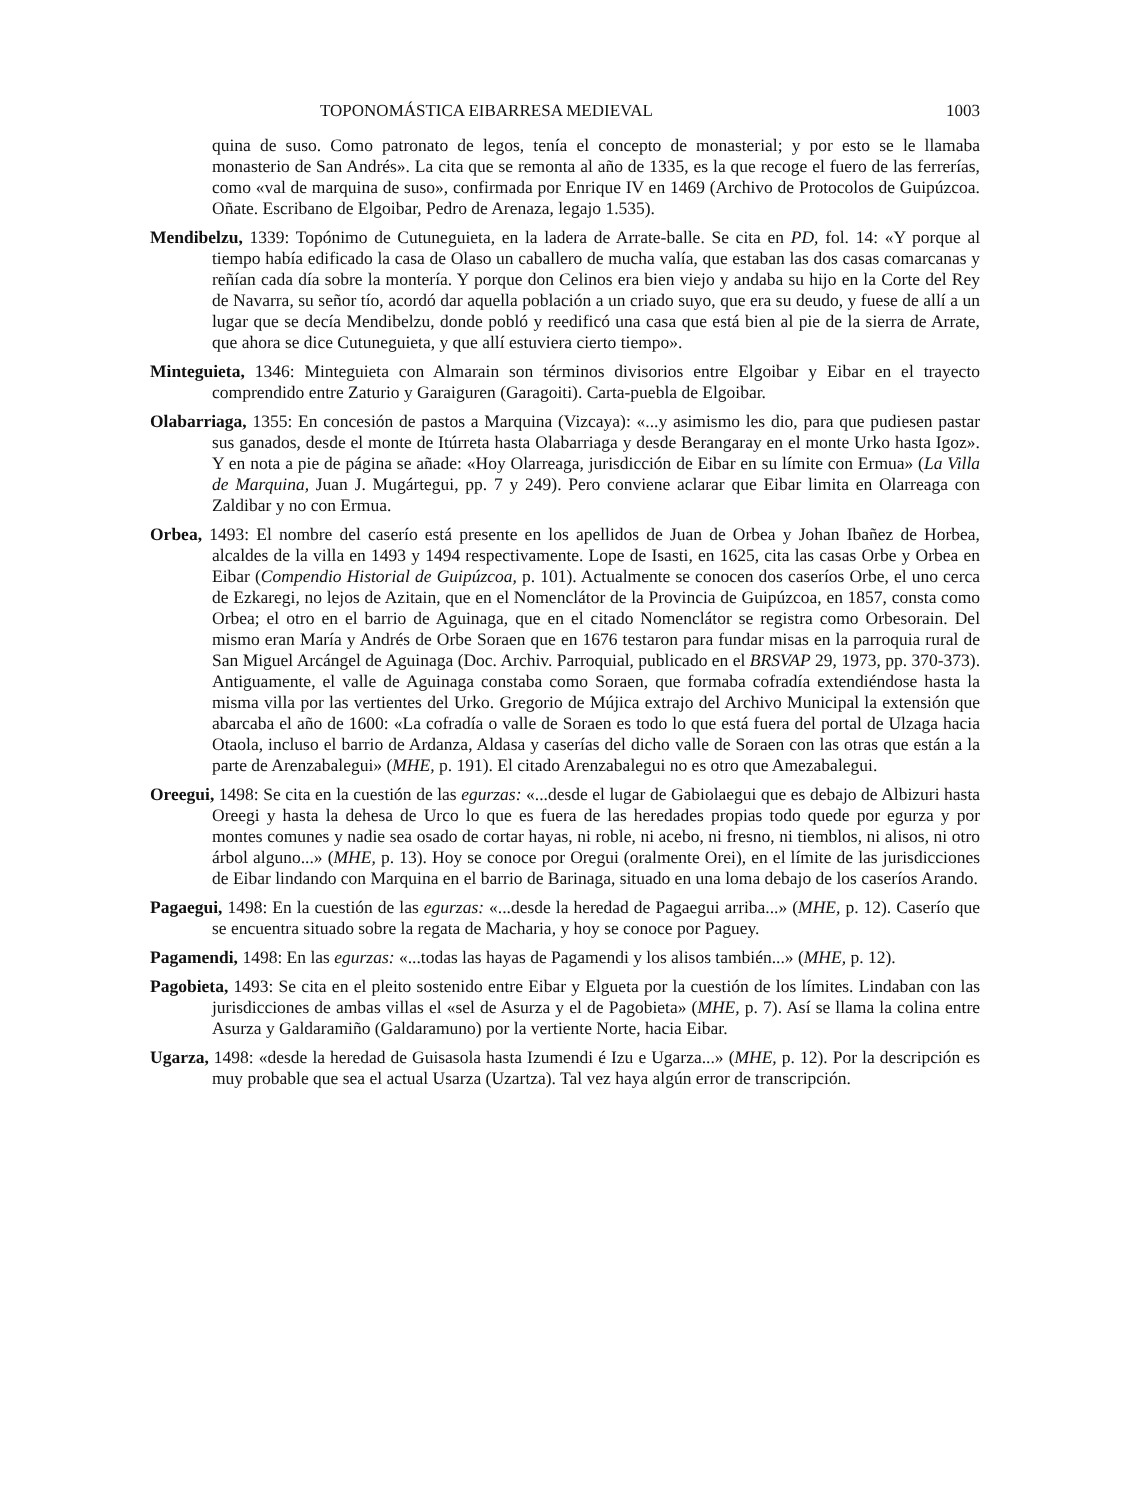TOPONOMÁSTICA EIBARRESA MEDIEVAL 1003
quina de suso. Como patronato de legos, tenía el concepto de monasterial; y por esto se le llamaba monasterio de San Andrés». La cita que se remonta al año de 1335, es la que recoge el fuero de las ferrerías, como «val de marquina de suso», confirmada por Enrique IV en 1469 (Archivo de Protocolos de Guipúzcoa. Oñate. Escribano de Elgoibar, Pedro de Arenaza, legajo 1.535).
Mendibelzu, 1339: Topónimo de Cutuneguieta, en la ladera de Arrate-balle. Se cita en PD, fol. 14: «Y porque al tiempo había edificado la casa de Olaso un caballero de mucha valía, que estaban las dos casas comarcanas y reñían cada día sobre la montería. Y porque don Celinos era bien viejo y andaba su hijo en la Corte del Rey de Navarra, su señor tío, acordó dar aquella población a un criado suyo, que era su deudo, y fuese de allí a un lugar que se decía Mendibelzu, donde pobló y reedificó una casa que está bien al pie de la sierra de Arrate, que ahora se dice Cutuneguieta, y que allí estuviera cierto tiempo».
Minteguieta, 1346: Minteguieta con Almarain son términos divisorios entre Elgoibar y Eibar en el trayecto comprendido entre Zaturio y Garaiguren (Garagoiti). Carta-puebla de Elgoibar.
Olabarriaga, 1355: En concesión de pastos a Marquina (Vizcaya): «...y asimismo les dio, para que pudiesen pastar sus ganados, desde el monte de Itúrreta hasta Olabarriaga y desde Berangaray en el monte Urko hasta Igoz». Y en nota a pie de página se añade: «Hoy Olarreaga, jurisdicción de Eibar en su límite con Ermua» (La Villa de Marquina, Juan J. Mugártegui, pp. 7 y 249). Pero conviene aclarar que Eibar limita en Olarreaga con Zaldibar y no con Ermua.
Orbea, 1493: El nombre del caserío está presente en los apellidos de Juan de Orbea y Johan Ibañez de Horbea, alcaldes de la villa en 1493 y 1494 respectivamente. Lope de Isasti, en 1625, cita las casas Orbe y Orbea en Eibar (Compendio Historial de Guipúzcoa, p. 101). Actualmente se conocen dos caseríos Orbe, el uno cerca de Ezkaregi, no lejos de Azitain, que en el Nomenclátor de la Provincia de Guipúzcoa, en 1857, consta como Orbea; el otro en el barrio de Aguinaga, que en el citado Nomenclátor se registra como Orbesorain. Del mismo eran María y Andrés de Orbe Soraen que en 1676 testaron para fundar misas en la parroquia rural de San Miguel Arcángel de Aguinaga (Doc. Archiv. Parroquial, publicado en el BRSVAP 29, 1973, pp. 370-373). Antiguamente, el valle de Aguinaga constaba como Soraen, que formaba cofradía extendiéndose hasta la misma villa por las vertientes del Urko. Gregorio de Mújica extrajo del Archivo Municipal la extensión que abarcaba el año de 1600: «La cofradía o valle de Soraen es todo lo que está fuera del portal de Ulzaga hacia Otaola, incluso el barrio de Ardanza, Aldasa y caserías del dicho valle de Soraen con las otras que están a la parte de Arenzabalegui» (MHE, p. 191). El citado Arenzabalegui no es otro que Amezabalegui.
Oreegui, 1498: Se cita en la cuestión de las egurzas: «...desde el lugar de Gabiolaegui que es debajo de Albizuri hasta Oreegi y hasta la dehesa de Urco lo que es fuera de las heredades propias todo quede por egurza y por montes comunes y nadie sea osado de cortar hayas, ni roble, ni acebo, ni fresno, ni tiemblos, ni alisos, ni otro árbol alguno...» (MHE, p. 13). Hoy se conoce por Oregui (oralmente Orei), en el límite de las jurisdicciones de Eibar lindando con Marquina en el barrio de Barinaga, situado en una loma debajo de los caseríos Arando.
Pagaegui, 1498: En la cuestión de las egurzas: «...desde la heredad de Pagaegui arriba...» (MHE, p. 12). Caserío que se encuentra situado sobre la regata de Macharia, y hoy se conoce por Paguey.
Pagamendi, 1498: En las egurzas: «...todas las hayas de Pagamendi y los alisos también...» (MHE, p. 12).
Pagobieta, 1493: Se cita en el pleito sostenido entre Eibar y Elgueta por la cuestión de los límites. Lindaban con las jurisdicciones de ambas villas el «sel de Asurza y el de Pagobieta» (MHE, p. 7). Así se llama la colina entre Asurza y Galdaramiño (Galdaramuno) por la vertiente Norte, hacia Eibar.
Ugarza, 1498: «desde la heredad de Guisasola hasta Izumendi é Izu e Ugarza...» (MHE, p. 12). Por la descripción es muy probable que sea el actual Usarza (Uzartza). Tal vez haya algún error de transcripción.